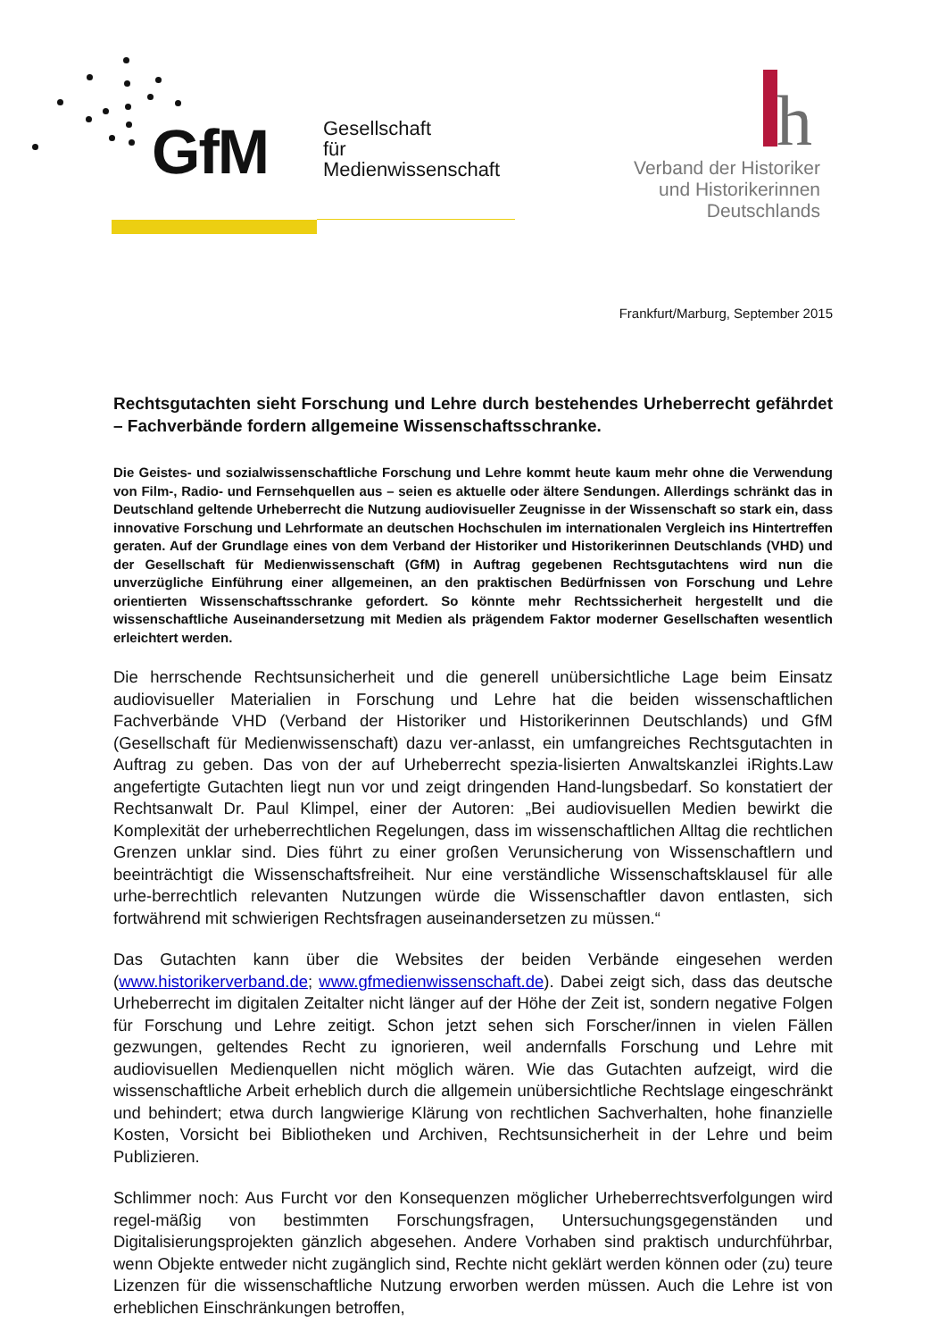GfM
Gesellschaft
für
Medienwissenschaft
h
Verband der Historiker
und Historikerinnen
Deutschlands
Frankfurt/Marburg, September 2015
Rechtsgutachten sieht Forschung und Lehre durch bestehendes Urheberrecht gefährdet – Fachverbände fordern allgemeine Wissenschaftsschranke.
Die Geistes- und sozialwissenschaftliche Forschung und Lehre kommt heute kaum mehr ohne die Verwendung von Film-, Radio- und Fernsehquellen aus – seien es aktuelle oder ältere Sendungen. Allerdings schränkt das in Deutschland geltende Urheberrecht die Nutzung audiovisueller Zeugnisse in der Wissenschaft so stark ein, dass innovative Forschung und Lehrformate an deutschen Hochschulen im internationalen Vergleich ins Hintertreffen geraten. Auf der Grundlage eines von dem Verband der Historiker und Historikerinnen Deutschlands (VHD) und der Gesellschaft für Medienwissenschaft (GfM) in Auftrag gegebenen Rechtsgutachtens wird nun die unverzügliche Einführung einer allgemeinen, an den praktischen Bedürfnissen von Forschung und Lehre orientierten Wissenschaftsschranke gefordert. So könnte mehr Rechtssicherheit hergestellt und die wissenschaftliche Auseinandersetzung mit Medien als prägendem Faktor moderner Gesellschaften wesentlich erleichtert werden.
Die herrschende Rechtsunsicherheit und die generell unübersichtliche Lage beim Einsatz audiovisueller Materialien in Forschung und Lehre hat die beiden wissenschaftlichen Fachverbände VHD (Verband der Historiker und Historikerinnen Deutschlands) und GfM (Gesellschaft für Medienwissenschaft) dazu ver-anlasst, ein umfangreiches Rechtsgutachten in Auftrag zu geben. Das von der auf Urheberrecht spezia-lisierten Anwaltskanzlei iRights.Law angefertigte Gutachten liegt nun vor und zeigt dringenden Hand-lungsbedarf. So konstatiert der Rechtsanwalt Dr. Paul Klimpel, einer der Autoren: „Bei audiovisuellen Medien bewirkt die Komplexität der urheberrechtlichen Regelungen, dass im wissenschaftlichen Alltag die rechtlichen Grenzen unklar sind. Dies führt zu einer großen Verunsicherung von Wissenschaftlern und beeinträchtigt die Wissenschaftsfreiheit. Nur eine verständliche Wissenschaftsklausel für alle urhe-berrechtlich relevanten Nutzungen würde die Wissenschaftler davon entlasten, sich fortwährend mit schwierigen Rechtsfragen auseinandersetzen zu müssen.“
Das Gutachten kann über die Websites der beiden Verbände eingesehen werden (www.historikerverband.de; www.gfmedienwissenschaft.de). Dabei zeigt sich, dass das deutsche Urheberrecht im digitalen Zeitalter nicht länger auf der Höhe der Zeit ist, sondern negative Folgen für Forschung und Lehre zeitigt. Schon jetzt sehen sich Forscher/innen in vielen Fällen gezwungen, geltendes Recht zu ignorieren, weil andernfalls Forschung und Lehre mit audiovisuellen Medienquellen nicht möglich wären. Wie das Gutachten aufzeigt, wird die wissenschaftliche Arbeit erheblich durch die allgemein unübersichtliche Rechtslage eingeschränkt und behindert; etwa durch langwierige Klärung von rechtlichen Sachverhalten, hohe finanzielle Kosten, Vorsicht bei Bibliotheken und Archiven, Rechtsunsicherheit in der Lehre und beim Publizieren.
Schlimmer noch: Aus Furcht vor den Konsequenzen möglicher Urheberrechtsverfolgungen wird regel-mäßig von bestimmten Forschungsfragen, Untersuchungsgegenständen und Digitalisierungsprojekten gänzlich abgesehen. Andere Vorhaben sind praktisch undurchführbar, wenn Objekte entweder nicht zugänglich sind, Rechte nicht geklärt werden können oder (zu) teure Lizenzen für die wissenschaftliche Nutzung erworben werden müssen. Auch die Lehre ist von erheblichen Einschränkungen betroffen,